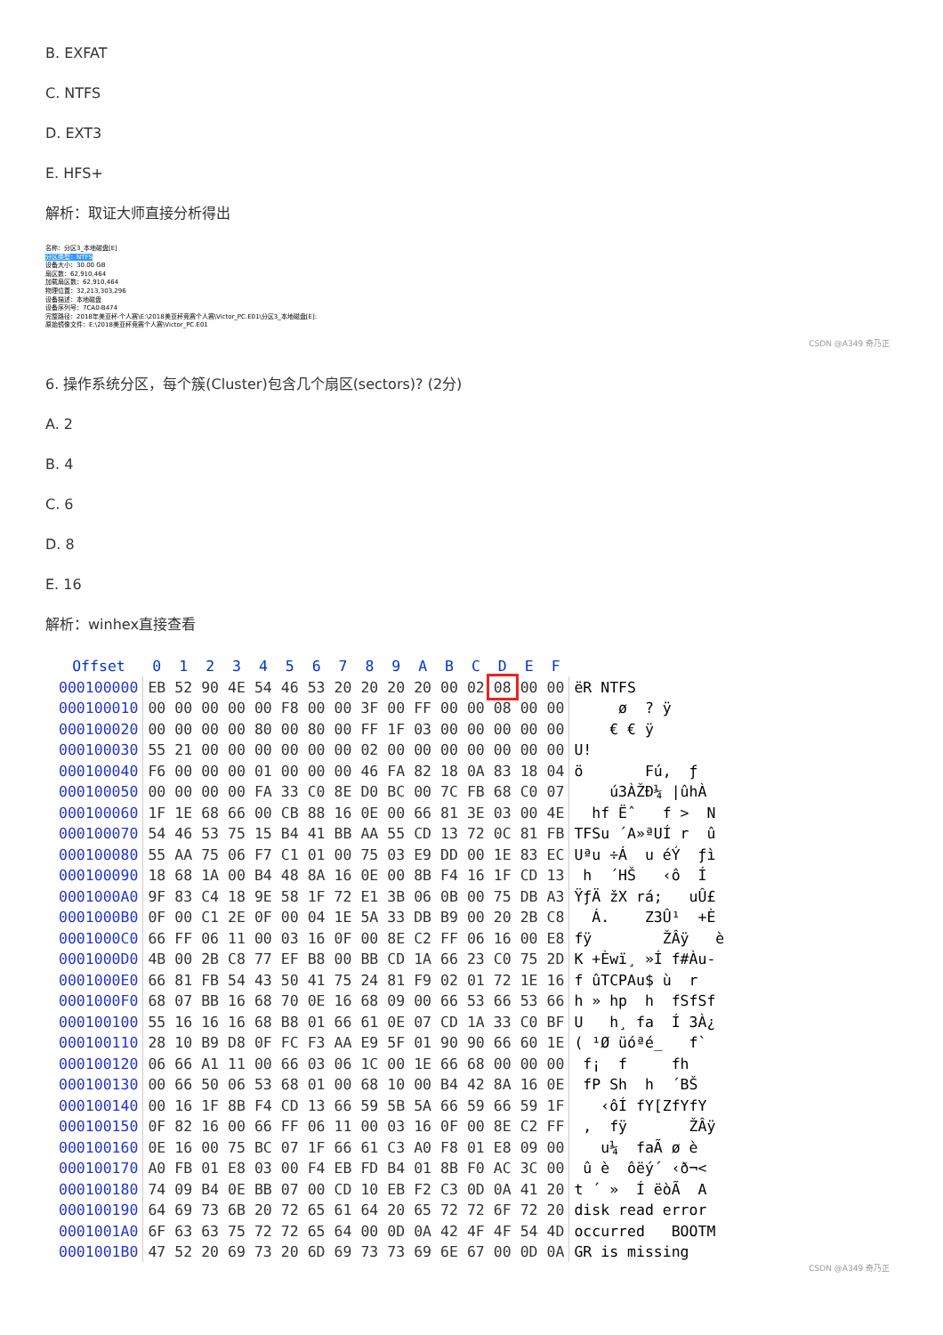B. EXFAT
C. NTFS
D. EXT3
E. HFS+
解析：取证大师直接分析得出
名称：分区3_本地磁盘[E]
分区类型：NTFS
设备大小：30.00 GB
扇区数：62,910,464
加载扇区数：62,910,464
物理位置：32,213,303,296
设备描述：本地磁盘
设备序列号：7CA0-B474
完整路径：2018年美亚杯-个人赛\E:\2018美亚杯竞赛个人赛\Victor_PC.E01\分区3_本地磁盘[E]:
原始镜像文件：E:\2018美亚杯竞赛个人赛\Victor_PC.E01
CSDN @A349 奇乃正
6. 操作系统分区，每个簇(Cluster)包含几个扇区(sectors)? (2分)
A. 2
B. 4
C. 6
D. 8
E. 16
解析：winhex直接查看
| Offset | 0 | 1 | 2 | 3 | 4 | 5 | 6 | 7 | 8 | 9 | A | B | C | D | E | F | |
| --- | --- | --- | --- | --- | --- | --- | --- | --- | --- | --- | --- | --- | --- | --- | --- | --- | --- |
| 000100000 | EB | 52 | 90 | 4E | 54 | 46 | 53 | 20 | 20 | 20 | 20 | 00 | 02 | 08 | 00 | 00 | ëR NTFS |
| 000100010 | 00 | 00 | 00 | 00 | 00 | F8 | 00 | 00 | 3F | 00 | FF | 00 | 00 | 08 | 00 | 00 | ø ? ÿ |
| 000100020 | 00 | 00 | 00 | 00 | 80 | 00 | 80 | 00 | FF | 1F | 03 | 00 | 00 | 00 | 00 | 00 | € € ÿ |
| 000100030 | 55 | 21 | 00 | 00 | 00 | 00 | 00 | 00 | 02 | 00 | 00 | 00 | 00 | 00 | 00 | 00 | U! |
| 000100040 | F6 | 00 | 00 | 00 | 01 | 00 | 00 | 00 | 46 | FA | 82 | 18 | 0A | 83 | 18 | 04 | ö Fú‚ ƒ |
| 000100050 | 00 | 00 | 00 | 00 | FA | 33 | C0 | 8E | D0 | BC | 00 | 7C | FB | 68 | C0 | 07 | ú3ÀŽÐ¼ /ûhÀ |
| 000100060 | 1F | 1E | 68 | 66 | 00 | CB | 88 | 16 | 0E | 00 | 66 | 81 | 3E | 03 | 00 | 4E | hf Ëˆ f > N |
| 000100070 | 54 | 46 | 53 | 75 | 15 | B4 | 41 | BB | AA | 55 | CD | 13 | 72 | 0C | 81 | FB | TFSu ´A»ªUÍ r û |
| 000100080 | 55 | AA | 75 | 06 | F7 | C1 | 01 | 00 | 75 | 03 | E9 | DD | 00 | 1E | 83 | EC | Uªu ÷Á u éÝ ƒì |
| 000100090 | 18 | 68 | 1A | 00 | B4 | 48 | 8A | 16 | 0E | 00 | 8B | F4 | 16 | 1F | CD | 13 | h ´HŠ ‹ô Í |
| 0001000A0 | 9F | 83 | C4 | 18 | 9E | 58 | 1F | 72 | E1 | 3B | 06 | 0B | 00 | 75 | DB | A3 | ŸƒÄ žX rá; uÛ£ |
| 0001000B0 | 0F | 00 | C1 | 2E | 0F | 00 | 04 | 1E | 5A | 33 | DB | B9 | 00 | 20 | 2B | C8 | Á. Z3Û¹ +È |
| 0001000C0 | 66 | FF | 06 | 11 | 00 | 03 | 16 | 0F | 00 | 8E | C2 | FF | 06 | 16 | 00 | E8 | fÿ ŽÂÿ è |
| 0001000D0 | 4B | 00 | 2B | C8 | 77 | EF | B8 | 00 | BB | CD | 1A | 66 | 23 | C0 | 75 | 2D | K +Èwï¸ »Í f#Àu- |
| 0001000E0 | 66 | 81 | FB | 54 | 43 | 50 | 41 | 75 | 24 | 81 | F9 | 02 | 01 | 72 | 1E | 16 | f ûTCPAu$ ù r |
| 0001000F0 | 68 | 07 | BB | 16 | 68 | 70 | 0E | 16 | 68 | 09 | 00 | 66 | 53 | 66 | 53 | 66 | h » hp h fSfSf |
| 000100100 | 55 | 16 | 16 | 16 | 68 | B8 | 01 | 66 | 61 | 0E | 07 | CD | 1A | 33 | C0 | BF | U h¸ fa Í 3À¿ |
| 000100110 | 28 | 10 | B9 | D8 | 0F | FC | F3 | AA | E9 | 5F | 01 | 90 | 90 | 66 | 60 | 1E | ( ¹Ø üóªé_ f` |
| 000100120 | 06 | 66 | A1 | 11 | 00 | 66 | 03 | 06 | 1C | 00 | 1E | 66 | 68 | 00 | 00 | 00 | f¡ f fh |
| 000100130 | 00 | 66 | 50 | 06 | 53 | 68 | 01 | 00 | 68 | 10 | 00 | B4 | 42 | 8A | 16 | 0E | fP Sh h ´BŠ |
| 000100140 | 00 | 16 | 1F | 8B | F4 | CD | 13 | 66 | 59 | 5B | 5A | 66 | 59 | 66 | 59 | 1F | ‹ôÍ fY[ZfYfY |
| 000100150 | 0F | 82 | 16 | 00 | 66 | FF | 06 | 11 | 00 | 03 | 16 | 0F | 00 | 8E | C2 | FF | ‚ fÿ ŽÂÿ |
| 000100160 | 0E | 16 | 00 | 75 | BC | 07 | 1F | 66 | 61 | C3 | A0 | F8 | 01 | E8 | 09 | 00 | u¼ faÃ ø è |
| 000100170 | A0 | FB | 01 | E8 | 03 | 00 | F4 | EB | FD | B4 | 01 | 8B | F0 | AC | 3C | 00 | û è ôëý´ ‹ð¬< |
| 000100180 | 74 | 09 | B4 | 0E | BB | 07 | 00 | CD | 10 | EB | F2 | C3 | 0D | 0A | 41 | 20 | t ´ » Í ëòÃ A |
| 000100190 | 64 | 69 | 73 | 6B | 20 | 72 | 65 | 61 | 64 | 20 | 65 | 72 | 72 | 6F | 72 | 20 | disk read error |
| 0001001A0 | 6F | 63 | 63 | 75 | 72 | 72 | 65 | 64 | 00 | 0D | 0A | 42 | 4F | 4F | 54 | 4D | occurred BOOTM |
| 0001001B0 | 47 | 52 | 20 | 69 | 73 | 20 | 6D | 69 | 73 | 73 | 69 | 6E | 67 | 00 | 0D | 0A | GR is missing |
CSDN @A349 奇乃正